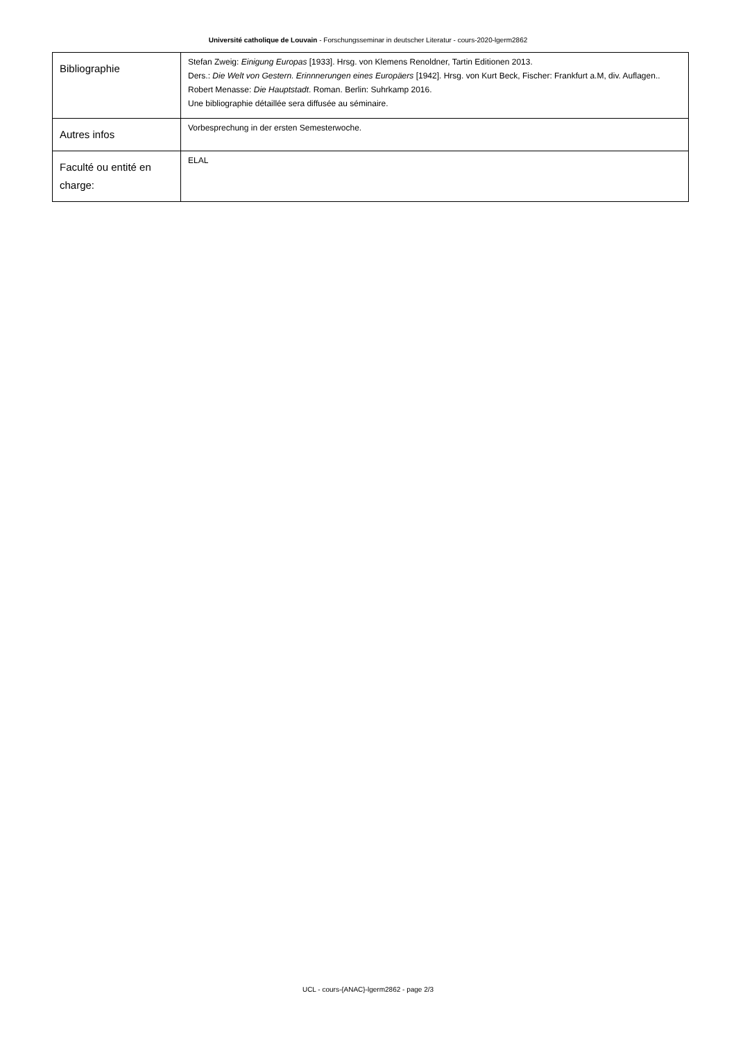Université catholique de Louvain - Forschungsseminar in deutscher Literatur - cours-2020-lgerm2862
| Bibliographie | Stefan Zweig: Einigung Europas [1933]. Hrsg. von Klemens Renoldner, Tartin Editionen 2013. Ders.: Die Welt von Gestern. Erinnnerungen eines Europäers [1942]. Hrsg. von Kurt Beck, Fischer: Frankfurt a.M, div. Auflagen.. Robert Menasse: Die Hauptstadt . Roman. Berlin: Suhrkamp 2016. Une bibliographie détaillée sera diffusée au séminaire. |
| Autres infos | Vorbesprechung in der ersten Semesterwoche. |
| Faculté ou entité en charge: | ELAL |
UCL - cours-{ANAC}-lgerm2862 - page 2/3